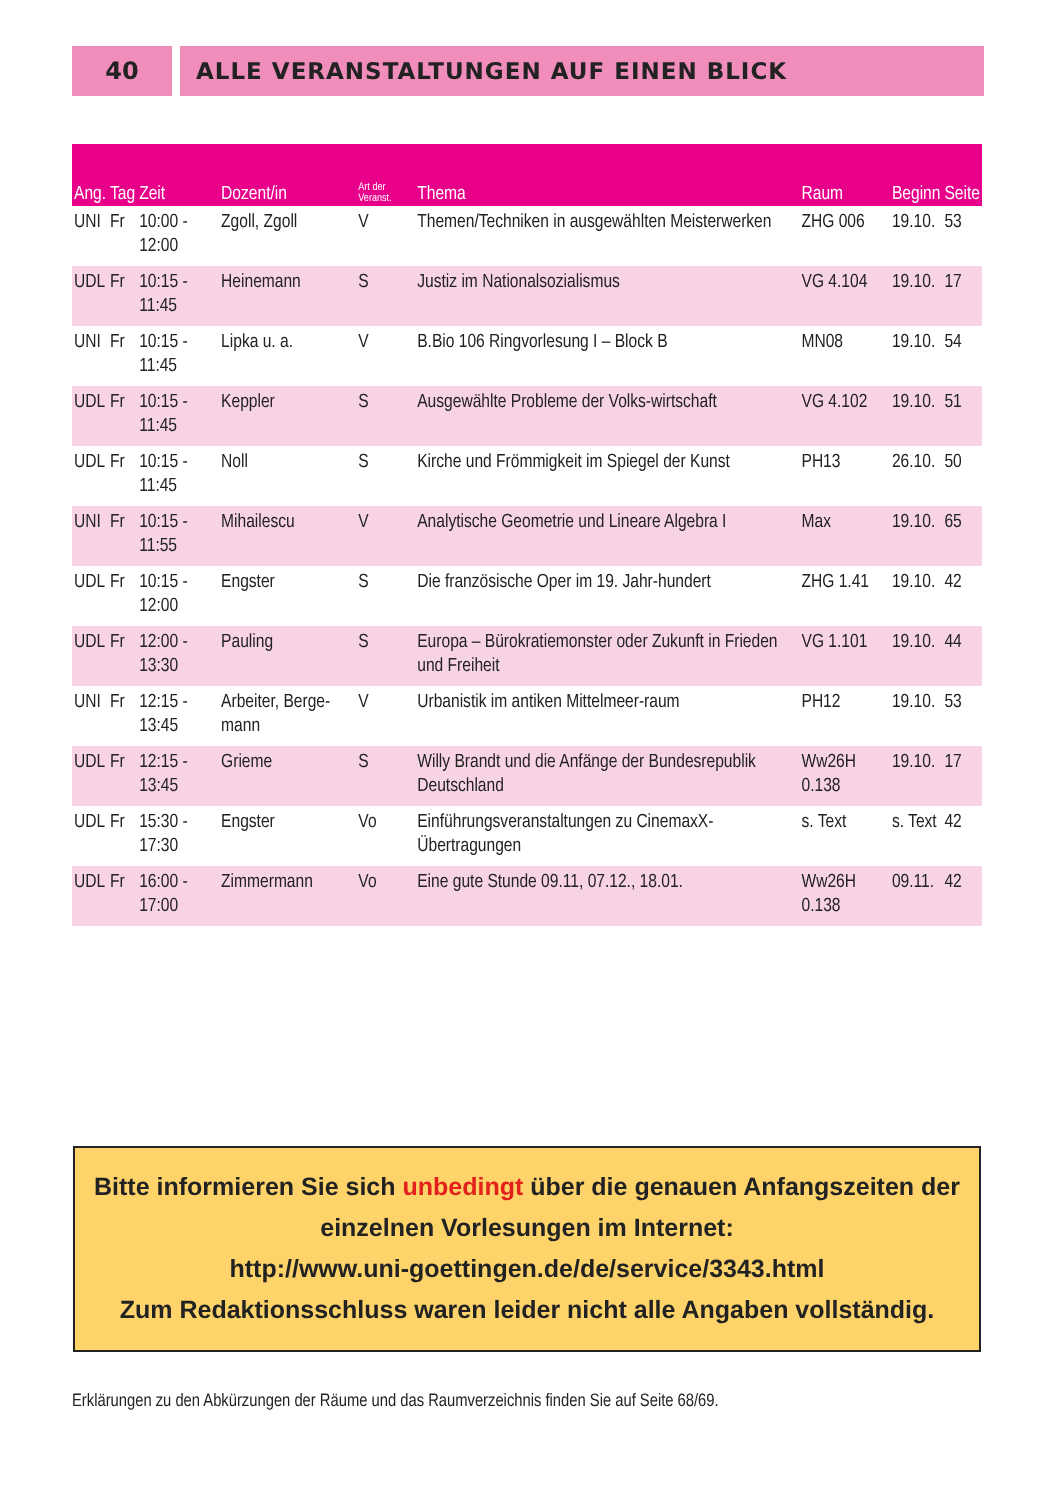40 ALLE VERANSTALTUNGEN AUF EINEN BLICK
| Ang. | Tag | Zeit | Dozent/in | Art der Veranst. | Thema | Raum | Beginn | Seite |
| --- | --- | --- | --- | --- | --- | --- | --- | --- |
| UNI | Fr | 10:00 - 12:00 | Zgoll, Zgoll | V | Themen/Techniken in ausgewählten Meisterwerken | ZHG 006 | 19.10. | 53 |
| UDL | Fr | 10:15 - 11:45 | Heinemann | S | Justiz im Nationalsozialismus | VG 4.104 | 19.10. | 17 |
| UNI | Fr | 10:15 - 11:45 | Lipka u. a. | V | B.Bio 106 Ringvorlesung I – Block B | MN08 | 19.10. | 54 |
| UDL | Fr | 10:15 - 11:45 | Keppler | S | Ausgewählte Probleme der Volks-wirtschaft | VG 4.102 | 19.10. | 51 |
| UDL | Fr | 10:15 - 11:45 | Noll | S | Kirche und Frömmigkeit im Spiegel der Kunst | PH13 | 26.10. | 50 |
| UNI | Fr | 10:15 - 11:55 | Mihailescu | V | Analytische Geometrie und Lineare Algebra I | Max | 19.10. | 65 |
| UDL | Fr | 10:15 - 12:00 | Engster | S | Die französische Oper im 19. Jahr-hundert | ZHG 1.41 | 19.10. | 42 |
| UDL | Fr | 12:00 - 13:30 | Pauling | S | Europa – Bürokratiemonster oder Zukunft in Frieden und Freiheit | VG 1.101 | 19.10. | 44 |
| UNI | Fr | 12:15 - 13:45 | Arbeiter, Berge-mann | V | Urbanistik im antiken Mittelmeer-raum | PH12 | 19.10. | 53 |
| UDL | Fr | 12:15 - 13:45 | Grieme | S | Willy Brandt und die Anfänge der Bundesrepublik Deutschland | Ww26H 0.138 | 19.10. | 17 |
| UDL | Fr | 15:30 - 17:30 | Engster | Vo | Einführungsveranstaltungen zu CinemaxX-Übertragungen | s. Text | s. Text | 42 |
| UDL | Fr | 16:00 - 17:00 | Zimmermann | Vo | Eine gute Stunde 09.11, 07.12., 18.01. | Ww26H 0.138 | 09.11. | 42 |
Bitte informieren Sie sich unbedingt über die genauen Anfangszeiten der
einzelnen Vorlesungen im Internet:
http://www.uni-goettingen.de/de/service/3343.html
Zum Redaktionsschluss waren leider nicht alle Angaben vollständig.
Erklärungen zu den Abkürzungen der Räume und das Raumverzeichnis finden Sie auf Seite 68/69.